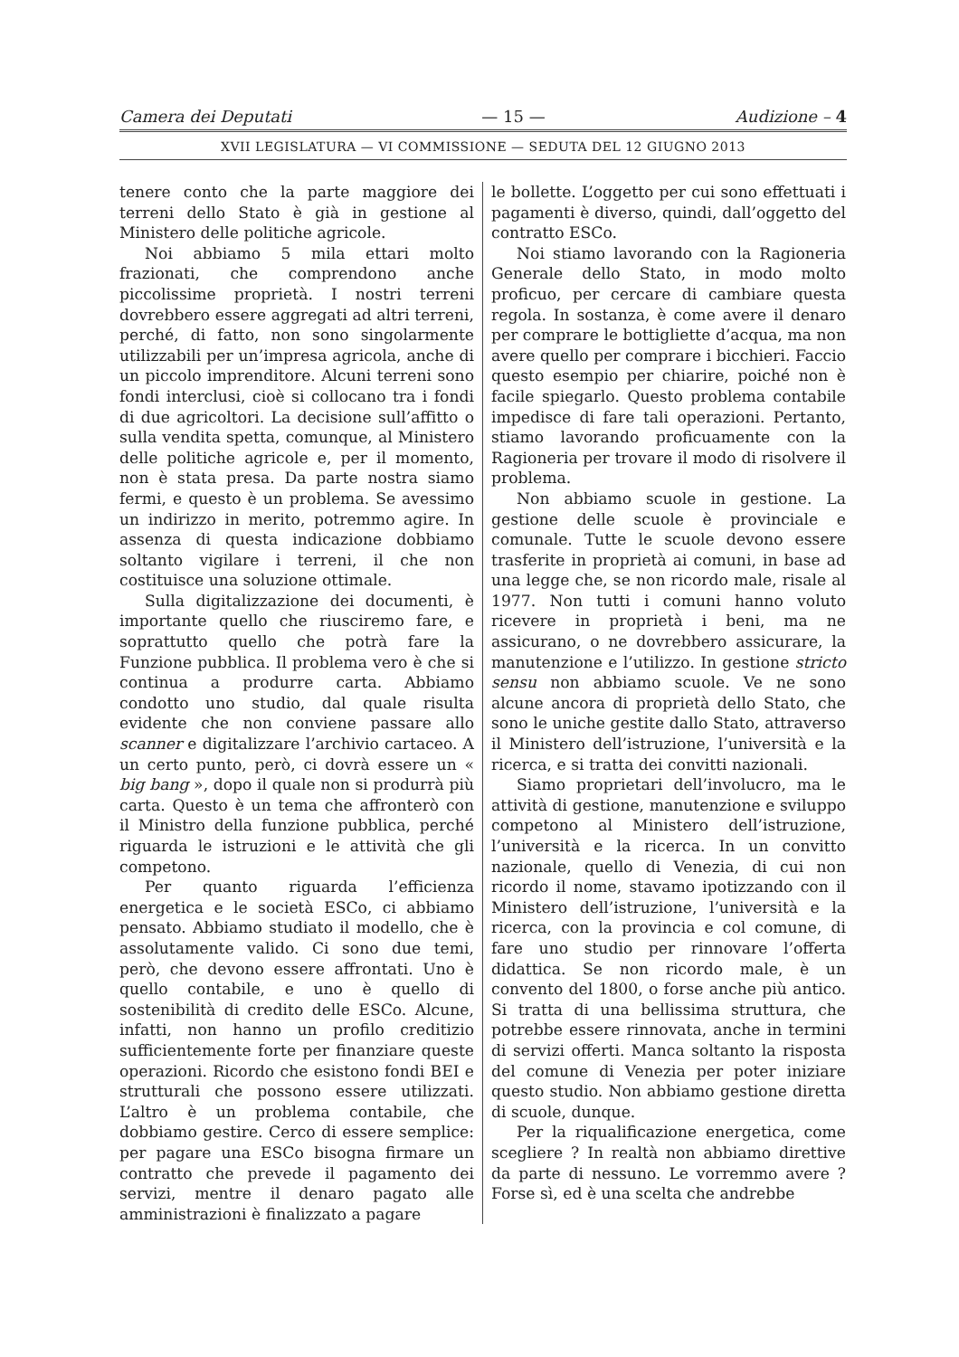Camera dei Deputati — 15 — Audizione – 4
XVII LEGISLATURA — VI COMMISSIONE — SEDUTA DEL 12 GIUGNO 2013
tenere conto che la parte maggiore dei terreni dello Stato è già in gestione al Ministero delle politiche agricole.
Noi abbiamo 5 mila ettari molto frazionati, che comprendono anche piccolissime proprietà. I nostri terreni dovrebbero essere aggregati ad altri terreni, perché, di fatto, non sono singolarmente utilizzabili per un’impresa agricola, anche di un piccolo imprenditore. Alcuni terreni sono fondi interclusi, cioè si collocano tra i fondi di due agricoltori. La decisione sull’affitto o sulla vendita spetta, comunque, al Ministero delle politiche agricole e, per il momento, non è stata presa. Da parte nostra siamo fermi, e questo è un problema. Se avessimo un indirizzo in merito, potremmo agire. In assenza di questa indicazione dobbiamo soltanto vigilare i terreni, il che non costituisce una soluzione ottimale.
Sulla digitalizzazione dei documenti, è importante quello che riusciremo fare, e soprattutto quello che potrà fare la Funzione pubblica. Il problema vero è che si continua a produrre carta. Abbiamo condotto uno studio, dal quale risulta evidente che non conviene passare allo scanner e digitalizzare l’archivio cartaceo. A un certo punto, però, ci dovrà essere un « big bang », dopo il quale non si produrrà più carta. Questo è un tema che affronterò con il Ministro della funzione pubblica, perché riguarda le istruzioni e le attività che gli competono.
Per quanto riguarda l’efficienza energetica e le società ESCo, ci abbiamo pensato. Abbiamo studiato il modello, che è assolutamente valido. Ci sono due temi, però, che devono essere affrontati. Uno è quello contabile, e uno è quello di sostenibilità di credito delle ESCo. Alcune, infatti, non hanno un profilo creditizio sufficientemente forte per finanziare queste operazioni. Ricordo che esistono fondi BEI e strutturali che possono essere utilizzati. L’altro è un problema contabile, che dobbiamo gestire. Cerco di essere semplice: per pagare una ESCo bisogna firmare un contratto che prevede il pagamento dei servizi, mentre il denaro pagato alle amministrazioni è finalizzato a pagare
le bollette. L’oggetto per cui sono effettuati i pagamenti è diverso, quindi, dall’oggetto del contratto ESCo.
Noi stiamo lavorando con la Ragioneria Generale dello Stato, in modo molto proficuo, per cercare di cambiare questa regola. In sostanza, è come avere il denaro per comprare le bottigliette d’acqua, ma non avere quello per comprare i bicchieri. Faccio questo esempio per chiarire, poiché non è facile spiegarlo. Questo problema contabile impedisce di fare tali operazioni. Pertanto, stiamo lavorando proficuamente con la Ragioneria per trovare il modo di risolvere il problema.
Non abbiamo scuole in gestione. La gestione delle scuole è provinciale e comunale. Tutte le scuole devono essere trasferite in proprietà ai comuni, in base ad una legge che, se non ricordo male, risale al 1977. Non tutti i comuni hanno voluto ricevere in proprietà i beni, ma ne assicurano, o ne dovrebbero assicurare, la manutenzione e l’utilizzo. In gestione stricto sensu non abbiamo scuole. Ve ne sono alcune ancora di proprietà dello Stato, che sono le uniche gestite dallo Stato, attraverso il Ministero dell’istruzione, l’università e la ricerca, e si tratta dei convitti nazionali.
Siamo proprietari dell’involucro, ma le attività di gestione, manutenzione e sviluppo competono al Ministero dell’istruzione, l’università e la ricerca. In un convitto nazionale, quello di Venezia, di cui non ricordo il nome, stavamo ipotizzando con il Ministero dell’istruzione, l’università e la ricerca, con la provincia e col comune, di fare uno studio per rinnovare l’offerta didattica. Se non ricordo male, è un convento del 1800, o forse anche più antico. Si tratta di una bellissima struttura, che potrebbe essere rinnovata, anche in termini di servizi offerti. Manca soltanto la risposta del comune di Venezia per poter iniziare questo studio. Non abbiamo gestione diretta di scuole, dunque.
Per la riqualificazione energetica, come scegliere ? In realtà non abbiamo direttive da parte di nessuno. Le vorremmo avere ? Forse sì, ed è una scelta che andrebbe